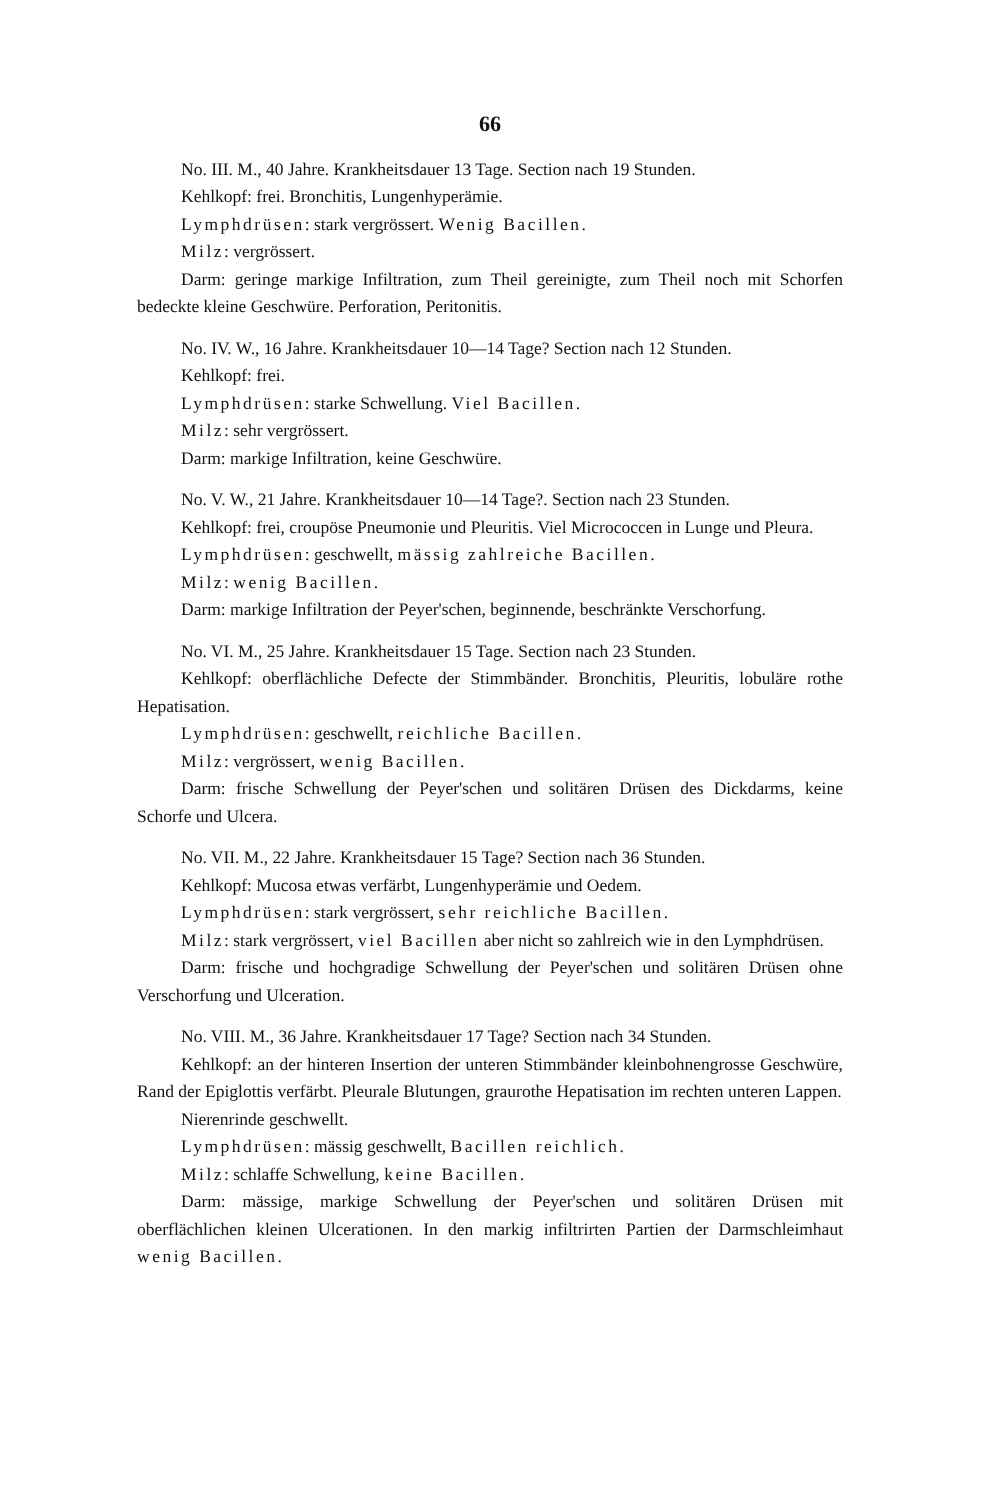66
No. III. M., 40 Jahre. Krankheitsdauer 13 Tage. Section nach 19 Stunden.
Kehlkopf: frei. Bronchitis, Lungenhyperämie.
Lymphdrüsen: stark vergrössert. Wenig Bacillen.
Milz: vergrössert.
Darm: geringe markige Infiltration, zum Theil gereinigte, zum Theil noch mit Schorfen bedeckte kleine Geschwüre. Perforation, Peritonitis.
No. IV. W., 16 Jahre. Krankheitsdauer 10—14 Tage? Section nach 12 Stunden.
Kehlkopf: frei.
Lymphdrüsen: starke Schwellung. Viel Bacillen.
Milz: sehr vergrössert.
Darm: markige Infiltration, keine Geschwüre.
No. V. W., 21 Jahre. Krankheitsdauer 10—14 Tage?. Section nach 23 Stunden.
Kehlkopf: frei, croupöse Pneumonie und Pleuritis. Viel Micrococcen in Lunge und Pleura.
Lymphdrüsen: geschwellt, mässig zahlreiche Bacillen.
Milz: wenig Bacillen.
Darm: markige Infiltration der Peyer'schen, beginnende, beschränkte Verschorfung.
No. VI. M., 25 Jahre. Krankheitsdauer 15 Tage. Section nach 23 Stunden.
Kehlkopf: oberflächliche Defecte der Stimmbänder. Bronchitis, Pleuritis, lobuläre rothe Hepatisation.
Lymphdrüsen: geschwellt, reichliche Bacillen.
Milz: vergrössert, wenig Bacillen.
Darm: frische Schwellung der Peyer'schen und solitären Drüsen des Dickdarms, keine Schorfe und Ulcera.
No. VII. M., 22 Jahre. Krankheitsdauer 15 Tage? Section nach 36 Stunden.
Kehlkopf: Mucosa etwas verfärbt, Lungenhyperämie und Oedem.
Lymphdrüsen: stark vergrössert, sehr reichliche Bacillen.
Milz: stark vergrössert, viel Bacillen aber nicht so zahlreich wie in den Lymphdrüsen.
Darm: frische und hochgradige Schwellung der Peyer'schen und solitären Drüsen ohne Verschorfung und Ulceration.
No. VIII. M., 36 Jahre. Krankheitsdauer 17 Tage? Section nach 34 Stunden.
Kehlkopf: an der hinteren Insertion der unteren Stimmbänder kleinbohnengrosse Geschwüre, Rand der Epiglottis verfärbt. Pleurale Blutungen, graurothe Hepatisation im rechten unteren Lappen.
Nierenrinde geschwellt.
Lymphdrüsen: mässig geschwellt, Bacillen reichlich.
Milz: schlaffe Schwellung, keine Bacillen.
Darm: mässige, markige Schwellung der Peyer'schen und solitären Drüsen mit oberflächlichen kleinen Ulcerationen. In den markig infiltrirten Partien der Darmschleimhaut wenig Bacillen.